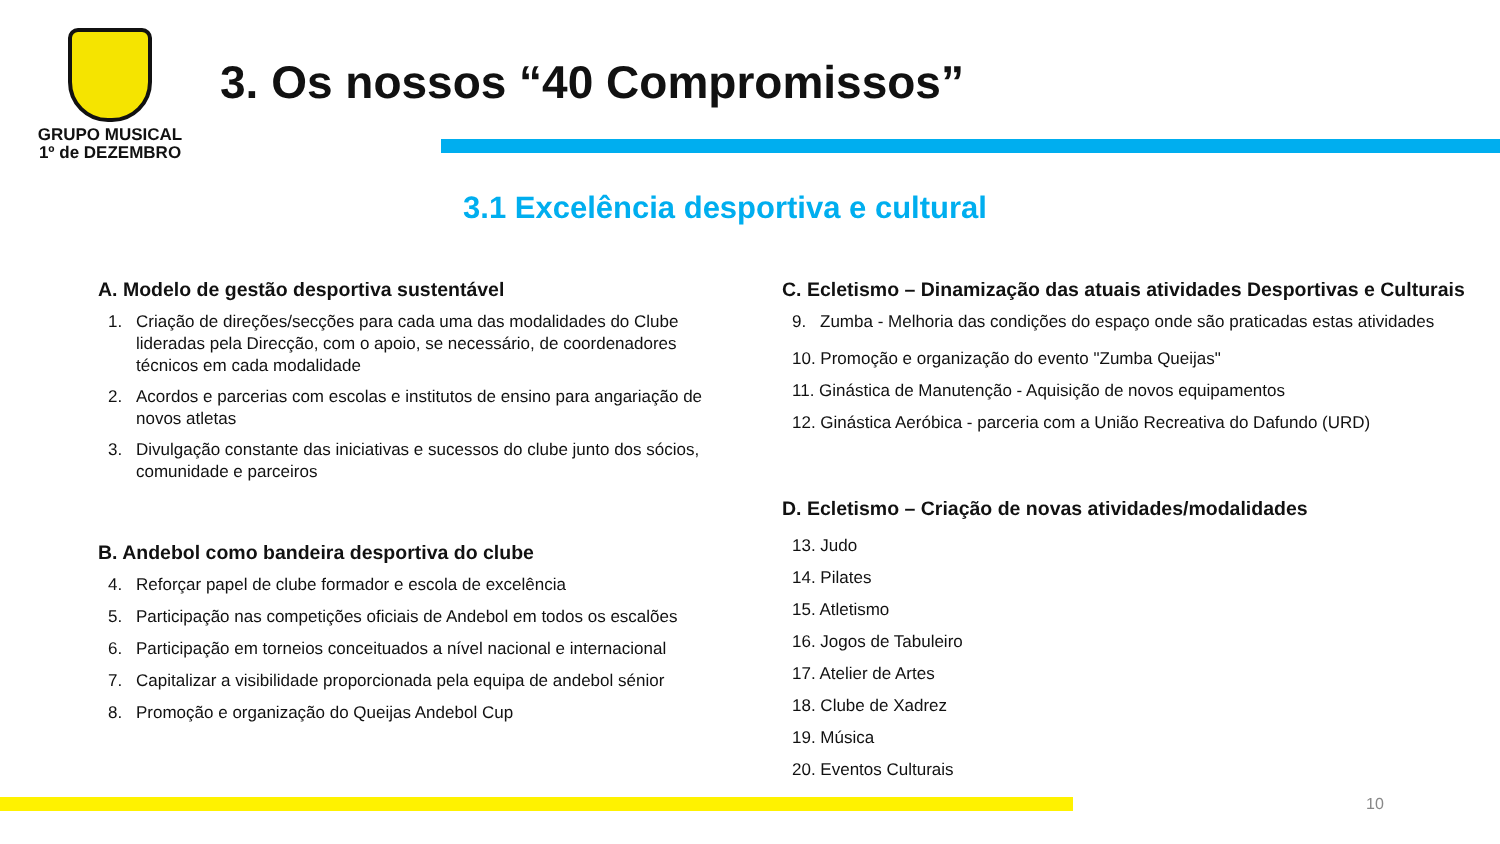GRUPO MUSICAL
1º de DEZEMBRO
3. Os nossos “40 Compromissos”
3.1 Excelência desportiva e cultural
A. Modelo de gestão desportiva sustentável
1. Criação de direções/secções para cada uma das modalidades do Clube lideradas pela Direcção, com o apoio, se necessário, de coordenadores técnicos em cada modalidade
2. Acordos e parcerias com escolas e institutos de ensino para angariação de novos atletas
3. Divulgação constante das iniciativas e sucessos do clube junto dos sócios, comunidade e parceiros
B. Andebol como bandeira desportiva do clube
4. Reforçar papel de clube formador e escola de excelência
5. Participação nas competições oficiais de Andebol em todos os escalões
6. Participação em torneios conceituados a nível nacional e internacional
7. Capitalizar a visibilidade proporcionada pela equipa de andebol sénior
8. Promoção e organização do Queijas Andebol Cup
C. Ecletismo – Dinamização das atuais atividades Desportivas e Culturais
9. Zumba - Melhoria das condições do espaço onde são praticadas estas atividades
10. Promoção e organização do evento "Zumba Queijas"
11. Ginástica de Manutenção - Aquisição de novos equipamentos
12. Ginástica Aeróbica - parceria com a União Recreativa do Dafundo (URD)
D. Ecletismo – Criação de novas atividades/modalidades
13. Judo
14. Pilates
15. Atletismo
16. Jogos de Tabuleiro
17. Atelier de Artes
18. Clube de Xadrez
19. Música
20. Eventos Culturais
10